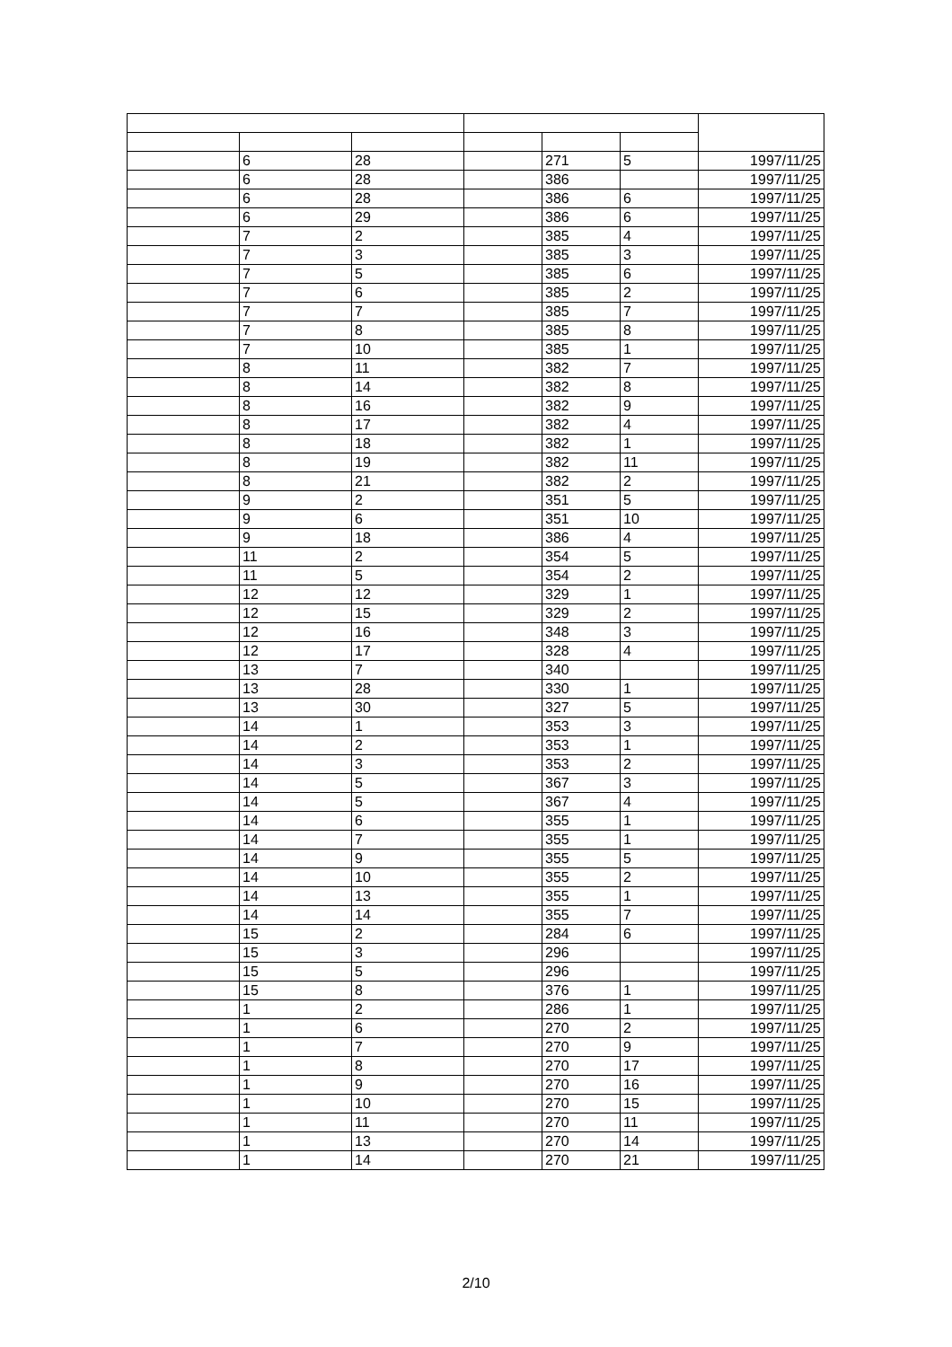| | 6 | 28 | | 271 | 5 | 1997/11/25 |
| | 6 | 28 | | 386 | | 1997/11/25 |
| | 6 | 28 | | 386 | 6 | 1997/11/25 |
| | 6 | 29 | | 386 | 6 | 1997/11/25 |
| | 7 | 2 | | 385 | 4 | 1997/11/25 |
| | 7 | 3 | | 385 | 3 | 1997/11/25 |
| | 7 | 5 | | 385 | 6 | 1997/11/25 |
| | 7 | 6 | | 385 | 2 | 1997/11/25 |
| | 7 | 7 | | 385 | 7 | 1997/11/25 |
| | 7 | 8 | | 385 | 8 | 1997/11/25 |
| | 7 | 10 | | 385 | 1 | 1997/11/25 |
| | 8 | 11 | | 382 | 7 | 1997/11/25 |
| | 8 | 14 | | 382 | 8 | 1997/11/25 |
| | 8 | 16 | | 382 | 9 | 1997/11/25 |
| | 8 | 17 | | 382 | 4 | 1997/11/25 |
| | 8 | 18 | | 382 | 1 | 1997/11/25 |
| | 8 | 19 | | 382 | 11 | 1997/11/25 |
| | 8 | 21 | | 382 | 2 | 1997/11/25 |
| | 9 | 2 | | 351 | 5 | 1997/11/25 |
| | 9 | 6 | | 351 | 10 | 1997/11/25 |
| | 9 | 18 | | 386 | 4 | 1997/11/25 |
| | 11 | 2 | | 354 | 5 | 1997/11/25 |
| | 11 | 5 | | 354 | 2 | 1997/11/25 |
| | 12 | 12 | | 329 | 1 | 1997/11/25 |
| | 12 | 15 | | 329 | 2 | 1997/11/25 |
| | 12 | 16 | | 348 | 3 | 1997/11/25 |
| | 12 | 17 | | 328 | 4 | 1997/11/25 |
| | 13 | 7 | | 340 | | 1997/11/25 |
| | 13 | 28 | | 330 | 1 | 1997/11/25 |
| | 13 | 30 | | 327 | 5 | 1997/11/25 |
| | 14 | 1 | | 353 | 3 | 1997/11/25 |
| | 14 | 2 | | 353 | 1 | 1997/11/25 |
| | 14 | 3 | | 353 | 2 | 1997/11/25 |
| | 14 | 5 | | 367 | 3 | 1997/11/25 |
| | 14 | 5 | | 367 | 4 | 1997/11/25 |
| | 14 | 6 | | 355 | 1 | 1997/11/25 |
| | 14 | 7 | | 355 | 1 | 1997/11/25 |
| | 14 | 9 | | 355 | 5 | 1997/11/25 |
| | 14 | 10 | | 355 | 2 | 1997/11/25 |
| | 14 | 13 | | 355 | 1 | 1997/11/25 |
| | 14 | 14 | | 355 | 7 | 1997/11/25 |
| | 15 | 2 | | 284 | 6 | 1997/11/25 |
| | 15 | 3 | | 296 | | 1997/11/25 |
| | 15 | 5 | | 296 | | 1997/11/25 |
| | 15 | 8 | | 376 | 1 | 1997/11/25 |
| | 1 | 2 | | 286 | 1 | 1997/11/25 |
| | 1 | 6 | | 270 | 2 | 1997/11/25 |
| | 1 | 7 | | 270 | 9 | 1997/11/25 |
| | 1 | 8 | | 270 | 17 | 1997/11/25 |
| | 1 | 9 | | 270 | 16 | 1997/11/25 |
| | 1 | 10 | | 270 | 15 | 1997/11/25 |
| | 1 | 11 | | 270 | 11 | 1997/11/25 |
| | 1 | 13 | | 270 | 14 | 1997/11/25 |
| | 1 | 14 | | 270 | 21 | 1997/11/25 |
2/10